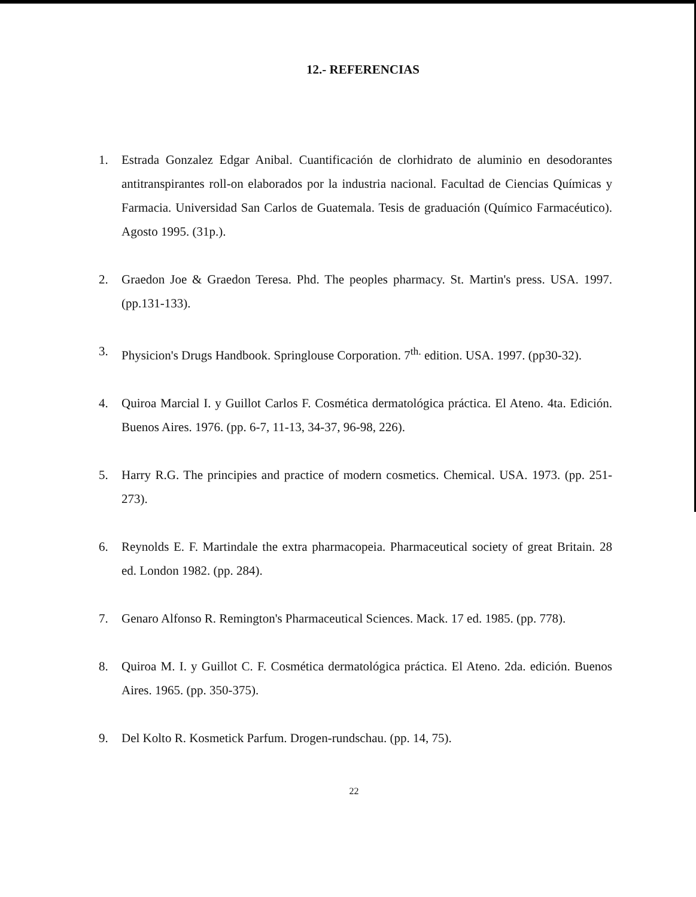12.- REFERENCIAS
1. Estrada Gonzalez Edgar Anibal. Cuantificación de clorhidrato de aluminio en desodorantes antitranspirantes roll-on elaborados por la industria nacional. Facultad de Ciencias Químicas y Farmacia. Universidad San Carlos de Guatemala. Tesis de graduación (Químico Farmacéutico). Agosto 1995. (31p.).
2. Graedon Joe & Graedon Teresa. Phd. The peoples pharmacy. St. Martin's press. USA. 1997. (pp.131-133).
3. Physicion's Drugs Handbook. Springlouse Corporation. 7<sup>th.</sup> edition. USA. 1997. (pp30-32).
4. Quiroa Marcial I. y Guillot Carlos F. Cosmética dermatológica práctica. El Ateno. 4ta. Edición. Buenos Aires. 1976. (pp. 6-7, 11-13, 34-37, 96-98, 226).
5. Harry R.G. The principies and practice of modern cosmetics. Chemical. USA. 1973. (pp. 251-273).
6. Reynolds E. F. Martindale the extra pharmacopeia. Pharmaceutical society of great Britain. 28 ed. London 1982. (pp. 284).
7. Genaro Alfonso R. Remington's Pharmaceutical Sciences. Mack. 17 ed. 1985. (pp. 778).
8. Quiroa M. I. y Guillot C. F. Cosmética dermatológica práctica. El Ateno. 2da. edición. Buenos Aires. 1965. (pp. 350-375).
9. Del Kolto R. Kosmetick Parfum. Drogen-rundschau. (pp. 14, 75).
22